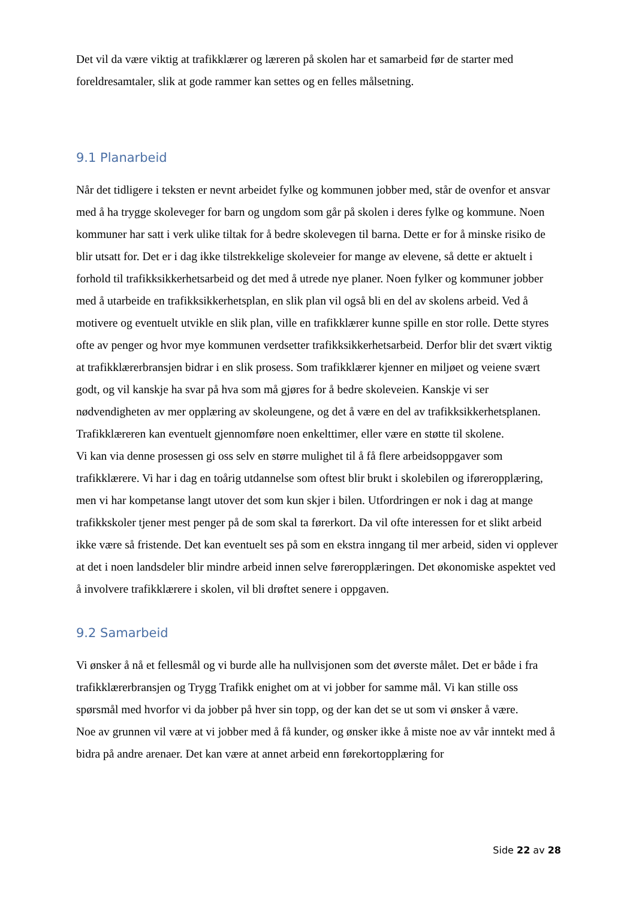Det vil da være viktig at trafikklærer og læreren på skolen har et samarbeid før de starter med foreldresamtaler, slik at gode rammer kan settes og en felles målsetning.
9.1 Planarbeid
Når det tidligere i teksten er nevnt arbeidet fylke og kommunen jobber med, står de ovenfor et ansvar med å ha trygge skoleveger for barn og ungdom som går på skolen i deres fylke og kommune. Noen kommuner har satt i verk ulike tiltak for å bedre skolevegen til barna. Dette er for å minske risiko de blir utsatt for. Det er i dag ikke tilstrekkelige skoleveier for mange av elevene, så dette er aktuelt i forhold til trafikksikkerhetsarbeid og det med å utrede nye planer. Noen fylker og kommuner jobber med å utarbeide en trafikksikkerhetsplan, en slik plan vil også bli en del av skolens arbeid. Ved å motivere og eventuelt utvikle en slik plan, ville en trafikklærer kunne spille en stor rolle. Dette styres ofte av penger og hvor mye kommunen verdsetter trafikksikkerhetsarbeid. Derfor blir det svært viktig at trafikklærerbransjen bidrar i en slik prosess. Som trafikklærer kjenner en miljøet og veiene svært godt, og vil kanskje ha svar på hva som må gjøres for å bedre skoleveien. Kanskje vi ser nødvendigheten av mer opplæring av skoleungene, og det å være en del av trafikksikkerhetsplanen. Trafikklæreren kan eventuelt gjennomføre noen enkelttimer, eller være en støtte til skolene.
Vi kan via denne prosessen gi oss selv en større mulighet til å få flere arbeidsoppgaver som trafikklærere. Vi har i dag en toårig utdannelse som oftest blir brukt i skolebilen og iføreropplæring, men vi har kompetanse langt utover det som kun skjer i bilen. Utfordringen er nok i dag at mange trafikkskoler tjener mest penger på de som skal ta førerkort. Da vil ofte interessen for et slikt arbeid ikke være så fristende. Det kan eventuelt ses på som en ekstra inngang til mer arbeid, siden vi opplever at det i noen landsdeler blir mindre arbeid innen selve føreropplæringen. Det økonomiske aspektet ved å involvere trafikklærere i skolen, vil bli drøftet senere i oppgaven.
9.2 Samarbeid
Vi ønsker å nå et fellesmål og vi burde alle ha nullvisjonen som det øverste målet. Det er både i fra trafikklærerbransjen og Trygg Trafikk enighet om at vi jobber for samme mål. Vi kan stille oss spørsmål med hvorfor vi da jobber på hver sin topp, og der kan det se ut som vi ønsker å være.
Noe av grunnen vil være at vi jobber med å få kunder, og ønsker ikke å miste noe av vår inntekt med å bidra på andre arenaer. Det kan være at annet arbeid enn førekortopplæring for
Side 22 av 28